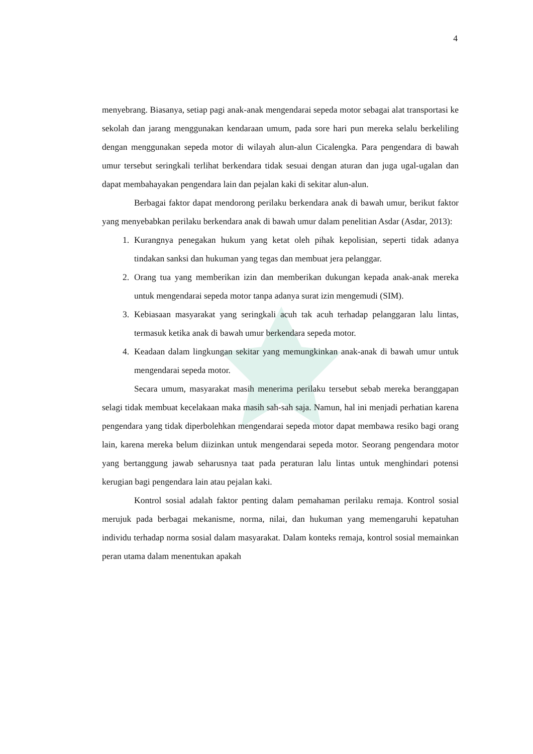4
menyebrang. Biasanya, setiap pagi anak-anak mengendarai sepeda motor sebagai alat transportasi ke sekolah dan jarang menggunakan kendaraan umum, pada sore hari pun mereka selalu berkeliling dengan menggunakan sepeda motor di wilayah alun-alun Cicalengka. Para pengendara di bawah umur tersebut seringkali terlihat berkendara tidak sesuai dengan aturan dan juga ugal-ugalan dan dapat membahayakan pengendara lain dan pejalan kaki di sekitar alun-alun.
Berbagai faktor dapat mendorong perilaku berkendara anak di bawah umur, berikut faktor yang menyebabkan perilaku berkendara anak di bawah umur dalam penelitian Asdar (Asdar, 2013):
1. Kurangnya penegakan hukum yang ketat oleh pihak kepolisian, seperti tidak adanya tindakan sanksi dan hukuman yang tegas dan membuat jera pelanggar.
2. Orang tua yang memberikan izin dan memberikan dukungan kepada anak-anak mereka untuk mengendarai sepeda motor tanpa adanya surat izin mengemudi (SIM).
3. Kebiasaan masyarakat yang seringkali acuh tak acuh terhadap pelanggaran lalu lintas, termasuk ketika anak di bawah umur berkendara sepeda motor.
4. Keadaan dalam lingkungan sekitar yang memungkinkan anak-anak di bawah umur untuk mengendarai sepeda motor.
Secara umum, masyarakat masih menerima perilaku tersebut sebab mereka beranggapan selagi tidak membuat kecelakaan maka masih sah-sah saja. Namun, hal ini menjadi perhatian karena pengendara yang tidak diperbolehkan mengendarai sepeda motor dapat membawa resiko bagi orang lain, karena mereka belum diizinkan untuk mengendarai sepeda motor. Seorang pengendara motor yang bertanggung jawab seharusnya taat pada peraturan lalu lintas untuk menghindari potensi kerugian bagi pengendara lain atau pejalan kaki.
Kontrol sosial adalah faktor penting dalam pemahaman perilaku remaja. Kontrol sosial merujuk pada berbagai mekanisme, norma, nilai, dan hukuman yang memengaruhi kepatuhan individu terhadap norma sosial dalam masyarakat. Dalam konteks remaja, kontrol sosial memainkan peran utama dalam menentukan apakah